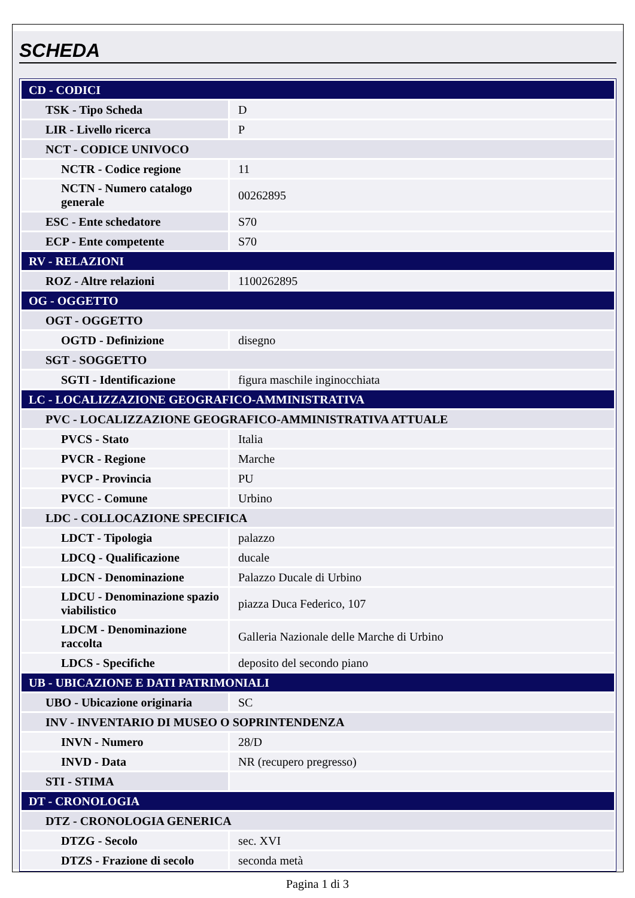SCHEDA
| CD - CODICI | |
| TSK - Tipo Scheda | D |
| LIR - Livello ricerca | P |
| NCT - CODICE UNIVOCO | |
| NCTR - Codice regione | 11 |
| NCTN - Numero catalogo generale | 00262895 |
| ESC - Ente schedatore | S70 |
| ECP - Ente competente | S70 |
| RV - RELAZIONI | |
| ROZ - Altre relazioni | 1100262895 |
| OG - OGGETTO | |
| OGT - OGGETTO | |
| OGTD - Definizione | disegno |
| SGT - SOGGETTO | |
| SGTI - Identificazione | figura maschile inginocchiata |
| LC - LOCALIZZAZIONE GEOGRAFICO-AMMINISTRATIVA | |
| PVC - LOCALIZZAZIONE GEOGRAFICO-AMMINISTRATIVA ATTUALE | |
| PVCS - Stato | Italia |
| PVCR - Regione | Marche |
| PVCP - Provincia | PU |
| PVCC - Comune | Urbino |
| LDC - COLLOCAZIONE SPECIFICA | |
| LDCT - Tipologia | palazzo |
| LDCQ - Qualificazione | ducale |
| LDCN - Denominazione | Palazzo Ducale di Urbino |
| LDCU - Denominazione spazio viabilistico | piazza Duca Federico, 107 |
| LDCM - Denominazione raccolta | Galleria Nazionale delle Marche di Urbino |
| LDCS - Specifiche | deposito del secondo piano |
| UB - UBICAZIONE E DATI PATRIMONIALI | |
| UBO - Ubicazione originaria | SC |
| INV - INVENTARIO DI MUSEO O SOPRINTENDENZA | |
| INVN - Numero | 28/D |
| INVD - Data | NR (recupero pregresso) |
| STI - STIMA | |
| DT - CRONOLOGIA | |
| DTZ - CRONOLOGIA GENERICA | |
| DTZG - Secolo | sec. XVI |
| DTZS - Frazione di secolo | seconda metà |
Pagina 1 di 3